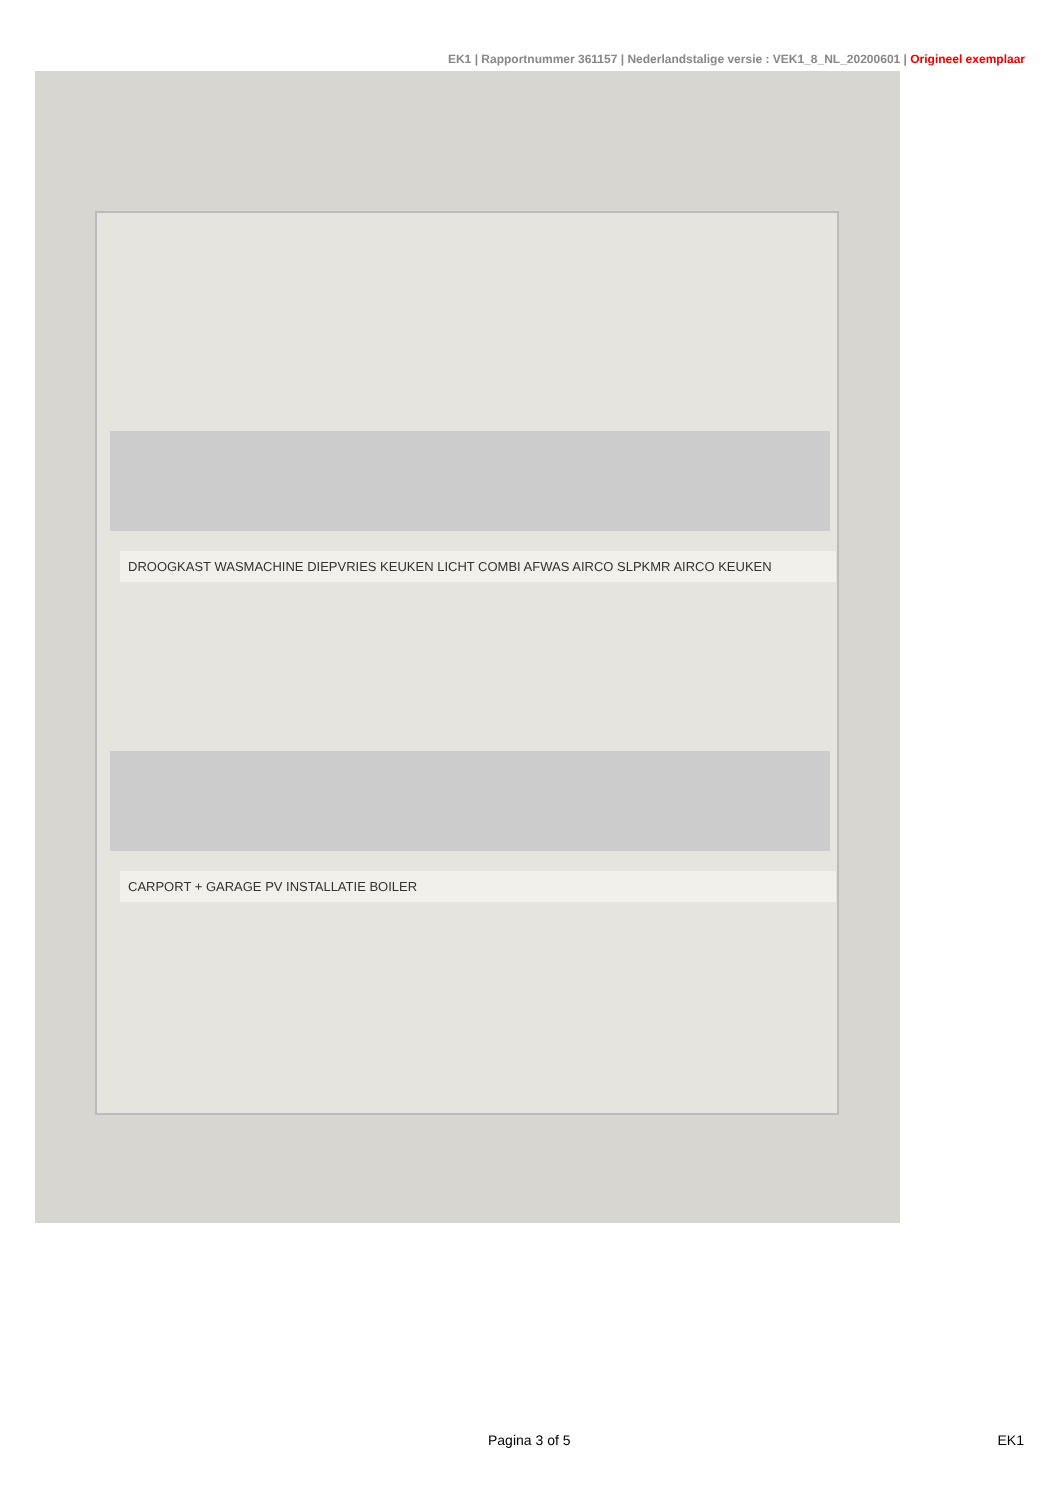EK1 | Rapportnummer 361157 | Nederlandstalige versie : VEK1_8_NL_20200601 | Origineel exemplaar
DROOGKAST WASMACHINE DIEPVRIES KEUKEN LICHT COMBI AFWAS AIRCO SLPKMR AIRCO KEUKEN
CARPORT + GARAGE PV INSTALLATIE BOILER
Pagina 3 of 5 EK1